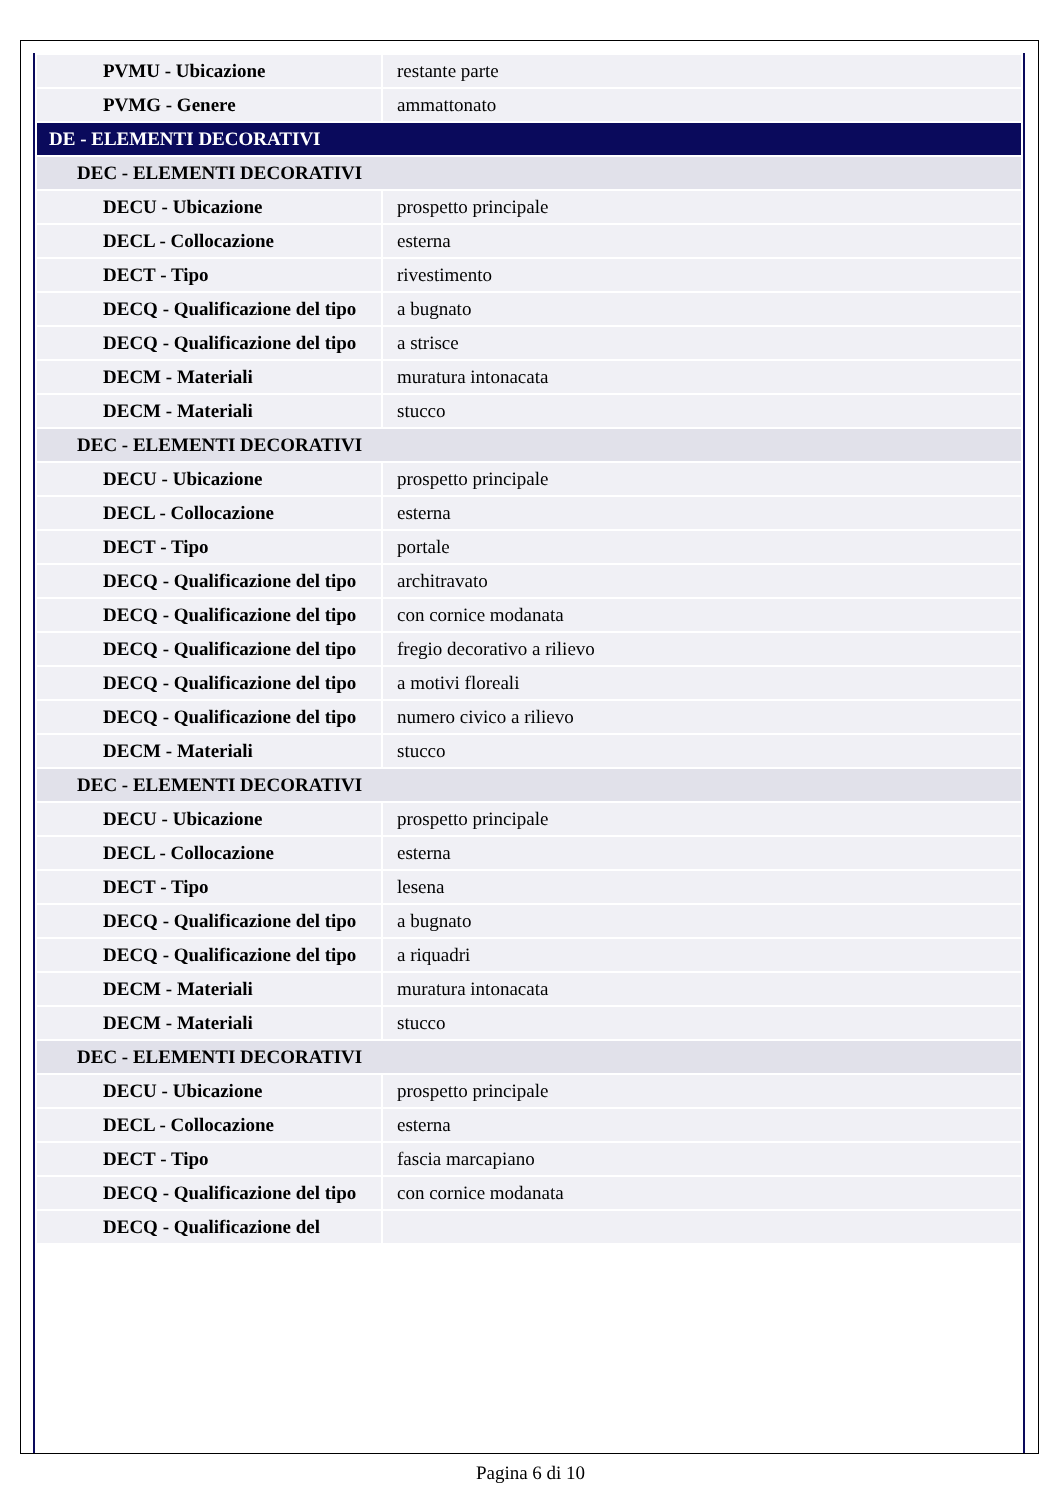| PVMU - Ubicazione | restante parte |
| PVMG - Genere | ammattonato |
| DE - ELEMENTI DECORATIVI | |
| DEC - ELEMENTI DECORATIVI | |
| DECU - Ubicazione | prospetto principale |
| DECL - Collocazione | esterna |
| DECT - Tipo | rivestimento |
| DECQ - Qualificazione del tipo | a bugnato |
| DECQ - Qualificazione del tipo | a strisce |
| DECM - Materiali | muratura intonacata |
| DECM - Materiali | stucco |
| DEC - ELEMENTI DECORATIVI | |
| DECU - Ubicazione | prospetto principale |
| DECL - Collocazione | esterna |
| DECT - Tipo | portale |
| DECQ - Qualificazione del tipo | architravato |
| DECQ - Qualificazione del tipo | con cornice modanata |
| DECQ - Qualificazione del tipo | fregio decorativo a rilievo |
| DECQ - Qualificazione del tipo | a motivi floreali |
| DECQ - Qualificazione del tipo | numero civico a rilievo |
| DECM - Materiali | stucco |
| DEC - ELEMENTI DECORATIVI | |
| DECU - Ubicazione | prospetto principale |
| DECL - Collocazione | esterna |
| DECT - Tipo | lesena |
| DECQ - Qualificazione del tipo | a bugnato |
| DECQ - Qualificazione del tipo | a riquadri |
| DECM - Materiali | muratura intonacata |
| DECM - Materiali | stucco |
| DEC - ELEMENTI DECORATIVI | |
| DECU - Ubicazione | prospetto principale |
| DECL - Collocazione | esterna |
| DECT - Tipo | fascia marcapiano |
| DECQ - Qualificazione del tipo | con cornice modanata |
| DECQ - Qualificazione del | |
Pagina 6 di 10